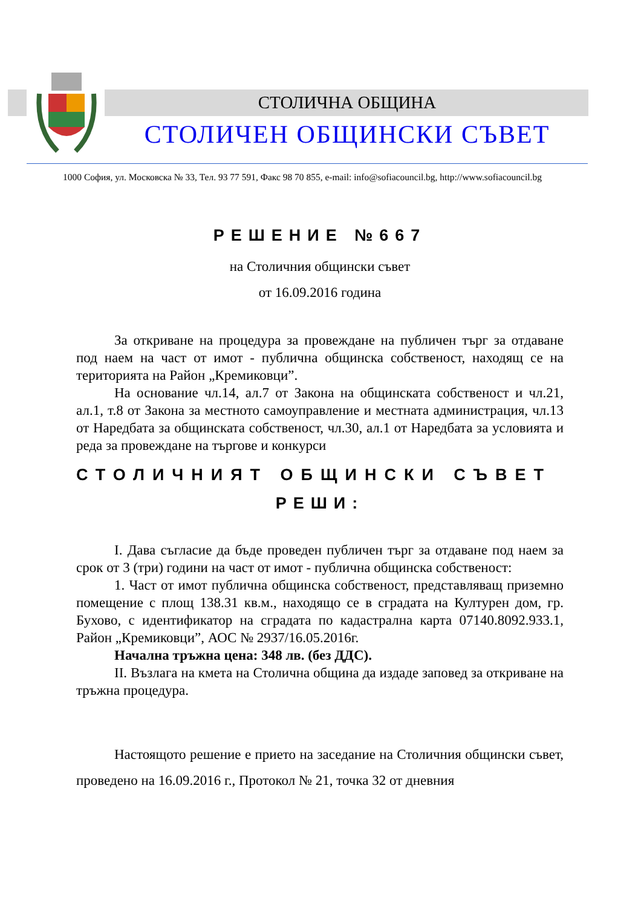СТОЛИЧНА ОБЩИНА
СТОЛИЧЕН ОБЩИНСКИ СЪВЕТ
1000 София, ул. Московска № 33, Тел. 93 77 591, Факс 98 70 855, e-mail: info@sofiacouncil.bg, http://www.sofiacouncil.bg
РЕШЕНИЕ №667
на Столичния общински съвет
от 16.09.2016 година
За откриване на процедура за провеждане на публичен търг за отдаване под наем на част от имот - публична общинска собственост, находящ се на територията на Район „Кремиковци”.
На основание чл.14, ал.7 от Закона на общинската собственост и чл.21, ал.1, т.8 от Закона за местното самоуправление и местната администрация, чл.13 от Наредбата за общинската собственост, чл.30, ал.1 от Наредбата за условията и реда за провеждане на търгове и конкурси
СТОЛИЧНИЯТ ОБЩИНСКИ СЪВЕТ
РЕШИ:
I. Дава съгласие да бъде проведен публичен търг за отдаване под наем за срок от 3 (три) години на част от имот - публична общинска собственост:
1. Част от имот публична общинска собственост, представляващ приземно помещение с площ 138.31 кв.м., находящо се в сградата на Културен дом, гр. Бухово, с идентификатор на сградата по кадастрална карта 07140.8092.933.1, Район „Кремиковци”, АОС № 2937/16.05.2016г.
Начална тръжна цена: 348 лв. (без ДДС).
II. Възлага на кмета на Столична община да издаде заповед за откриване на тръжна процедура.
Настоящото решение е прието на заседание на Столичния общински съвет, проведено на 16.09.2016 г., Протокол № 21, точка 32 от дневния